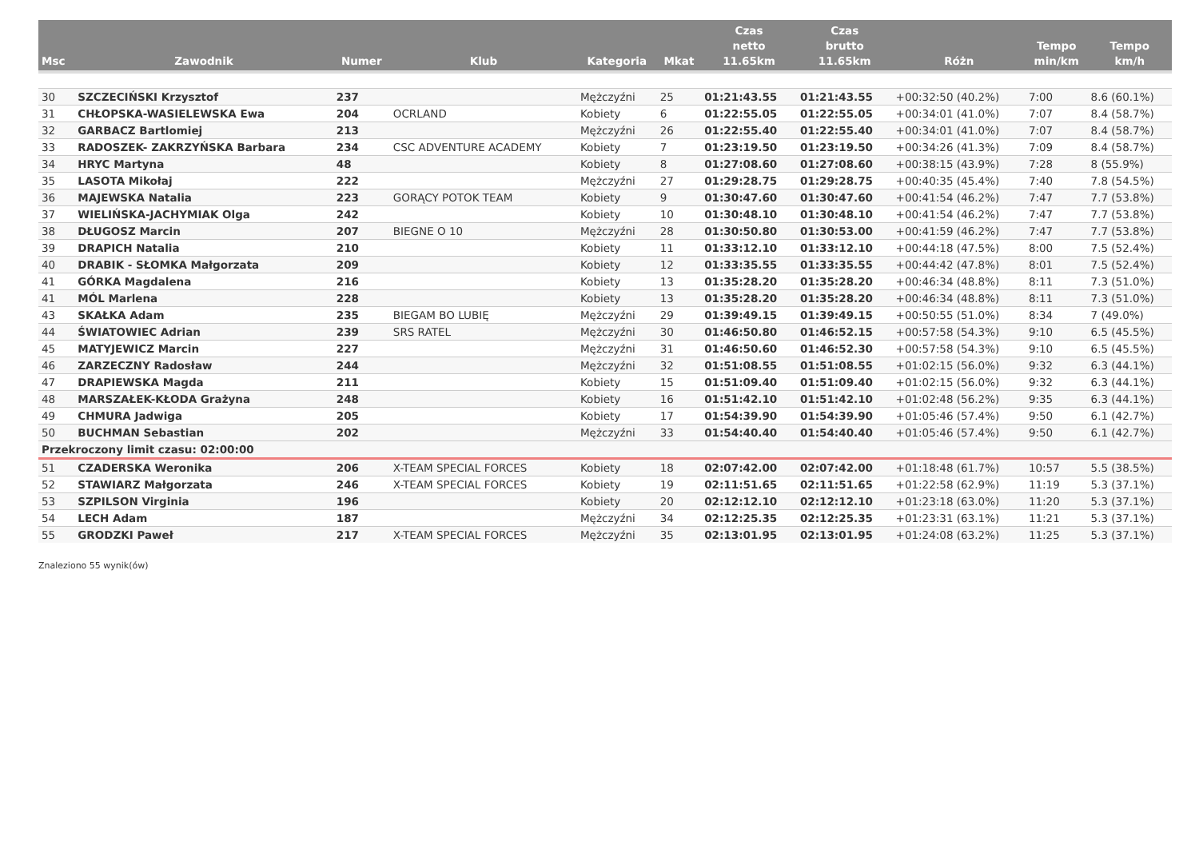| Msc | Zawodnik | Numer | Klub | Kategoria | Mkat | Czas netto 11.65km | Czas brutto 11.65km | Różn | Tempo min/km | Tempo km/h |
| --- | --- | --- | --- | --- | --- | --- | --- | --- | --- | --- |
| 30 | SZCZECIŃSKI Krzysztof | 237 | | Mężczyźni | 25 | 01:21:43.55 | 01:21:43.55 | +00:32:50 (40.2%) | 7:00 | 8.6 (60.1%) |
| 31 | CHŁOPSKA-WASIELEWSKA Ewa | 204 | OCRLAND | Kobiety | 6 | 01:22:55.05 | 01:22:55.05 | +00:34:01 (41.0%) | 7:07 | 8.4 (58.7%) |
| 32 | GARBACZ Bartlomiej | 213 | | Mężczyźni | 26 | 01:22:55.40 | 01:22:55.40 | +00:34:01 (41.0%) | 7:07 | 8.4 (58.7%) |
| 33 | RADOSZEK- ZAKRZYŃSKA Barbara | 234 | CSC ADVENTURE ACADEMY | Kobiety | 7 | 01:23:19.50 | 01:23:19.50 | +00:34:26 (41.3%) | 7:09 | 8.4 (58.7%) |
| 34 | HRYC Martyna | 48 | | Kobiety | 8 | 01:27:08.60 | 01:27:08.60 | +00:38:15 (43.9%) | 7:28 | 8 (55.9%) |
| 35 | LASOTA Mikołaj | 222 | | Mężczyźni | 27 | 01:29:28.75 | 01:29:28.75 | +00:40:35 (45.4%) | 7:40 | 7.8 (54.5%) |
| 36 | MAJEWSKA Natalia | 223 | GORĄCY POTOK TEAM | Kobiety | 9 | 01:30:47.60 | 01:30:47.60 | +00:41:54 (46.2%) | 7:47 | 7.7 (53.8%) |
| 37 | WIELIŃSKA-JACHYMIAK Olga | 242 | | Kobiety | 10 | 01:30:48.10 | 01:30:48.10 | +00:41:54 (46.2%) | 7:47 | 7.7 (53.8%) |
| 38 | DŁUGOSZ Marcin | 207 | BIEGNE O 10 | Mężczyźni | 28 | 01:30:50.80 | 01:30:53.00 | +00:41:59 (46.2%) | 7:47 | 7.7 (53.8%) |
| 39 | DRAPICH Natalia | 210 | | Kobiety | 11 | 01:33:12.10 | 01:33:12.10 | +00:44:18 (47.5%) | 8:00 | 7.5 (52.4%) |
| 40 | DRABIK - SŁOMKA Małgorzata | 209 | | Kobiety | 12 | 01:33:35.55 | 01:33:35.55 | +00:44:42 (47.8%) | 8:01 | 7.5 (52.4%) |
| 41 | GÓRKA Magdalena | 216 | | Kobiety | 13 | 01:35:28.20 | 01:35:28.20 | +00:46:34 (48.8%) | 8:11 | 7.3 (51.0%) |
| 41 | MÓL Marlena | 228 | | Kobiety | 13 | 01:35:28.20 | 01:35:28.20 | +00:46:34 (48.8%) | 8:11 | 7.3 (51.0%) |
| 43 | SKAŁKA Adam | 235 | BIEGAM BO LUBIĘ | Mężczyźni | 29 | 01:39:49.15 | 01:39:49.15 | +00:50:55 (51.0%) | 8:34 | 7 (49.0%) |
| 44 | ŚWIATOWIEC Adrian | 239 | SRS RATEL | Mężczyźni | 30 | 01:46:50.80 | 01:46:52.15 | +00:57:58 (54.3%) | 9:10 | 6.5 (45.5%) |
| 45 | MATYJEWICZ Marcin | 227 | | Mężczyźni | 31 | 01:46:50.60 | 01:46:52.30 | +00:57:58 (54.3%) | 9:10 | 6.5 (45.5%) |
| 46 | ZARZECZNY Radosław | 244 | | Mężczyźni | 32 | 01:51:08.55 | 01:51:08.55 | +01:02:15 (56.0%) | 9:32 | 6.3 (44.1%) |
| 47 | DRAPIEWSKA Magda | 211 | | Kobiety | 15 | 01:51:09.40 | 01:51:09.40 | +01:02:15 (56.0%) | 9:32 | 6.3 (44.1%) |
| 48 | MARSZAŁEK-KŁODA Grażyna | 248 | | Kobiety | 16 | 01:51:42.10 | 01:51:42.10 | +01:02:48 (56.2%) | 9:35 | 6.3 (44.1%) |
| 49 | CHMURA Jadwiga | 205 | | Kobiety | 17 | 01:54:39.90 | 01:54:39.90 | +01:05:46 (57.4%) | 9:50 | 6.1 (42.7%) |
| 50 | BUCHMAN Sebastian | 202 | | Mężczyźni | 33 | 01:54:40.40 | 01:54:40.40 | +01:05:46 (57.4%) | 9:50 | 6.1 (42.7%) |
| Przekroczony limit czasu: 02:00:00 | | | | | | | | | | |
| 51 | CZADERSKA Weronika | 206 | X-TEAM SPECIAL FORCES | Kobiety | 18 | 02:07:42.00 | 02:07:42.00 | +01:18:48 (61.7%) | 10:57 | 5.5 (38.5%) |
| 52 | STAWIARZ Małgorzata | 246 | X-TEAM SPECIAL FORCES | Kobiety | 19 | 02:11:51.65 | 02:11:51.65 | +01:22:58 (62.9%) | 11:19 | 5.3 (37.1%) |
| 53 | SZPILSON Virginia | 196 | | Kobiety | 20 | 02:12:12.10 | 02:12:12.10 | +01:23:18 (63.0%) | 11:20 | 5.3 (37.1%) |
| 54 | LECH Adam | 187 | | Mężczyźni | 34 | 02:12:25.35 | 02:12:25.35 | +01:23:31 (63.1%) | 11:21 | 5.3 (37.1%) |
| 55 | GRODZKI Paweł | 217 | X-TEAM SPECIAL FORCES | Mężczyźni | 35 | 02:13:01.95 | 02:13:01.95 | +01:24:08 (63.2%) | 11:25 | 5.3 (37.1%) |
Znaleziono 55 wynik(ów)